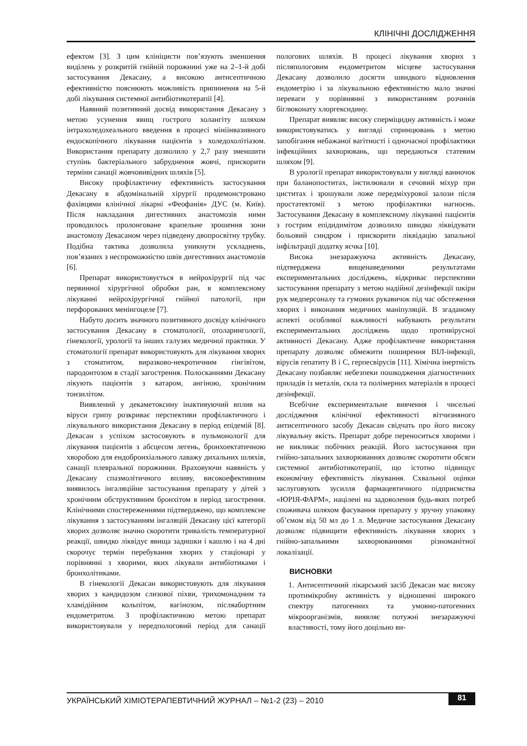КЛІНІЧНІ ДОСЛІДЖЕННЯ
ефектом [3]. З цим клініцисти пов’язують зменшення виділень у розкритій гнійній порожнині уже на 2–1-й добі застосування Декасану, а високою антисептичною ефективністю пояснюють можливість припинення на 5-й добі лікування системної антибіотикотерапії [4].
Наявний позитивний досвід використання Декасану з метою усунення явищ гострого холангіту шляхом інтрахоледохеального введення в процесі мініінвазивного ендоскопічного лікування пацієнтів з холедохолітіазом. Використання препарату дозволило у 2,7 разу зменшити ступінь бактеріального забруднення жовчі, прискорити терміни санації жовчовивідних шляхів [5].
Високу профілактичну ефективність застосування Декасану в абдомінальній хірургії продемонстровано фахівцями клінічної лікарні «Феофанія» ДУС (м. Київ). Після накладання дигестивних анастомозів ними проводилось пролонговане крапельне зрошення зони анастомозу Декасаном через підведену двопросвітну трубку. Подібна тактика дозволила уникнути ускладнень, пов’язаних з неспроможністю швів дигестивних анастомозів [6].
Препарат використовується в нейрохірургії під час первинної хірургічної обробки ран, в комплексному лікуванні нейрохірургічної гнійної патології, при перфорованих менінгоцеле [7].
Набуто досить значного позитивного досвіду клінічного застосування Декасану в стоматології, отоларингології, гінекології, урології та інших галузях медичної практики. У стоматології препарат використовують для лікування хворих з стоматитом, виразково-некротичним гінгівітом, пародонтозом в стадії загострення. Полосканнями Декасану лікують пацієнтів з катаром, ангіною, хронічним тонзилітом.
Виявлений у декаметоксину інактивуючий вплив на віруси грипу розкриває перспективи профілактичного і лікувального використання Декасану в період епідемій [8]. Декасан з успіхом застосовують в пульмонології для лікування пацієнтів з абсцесом легень, бронхоектатичною хворобою для ендобронхіального лаважу дихальних шляхів, санації плевральної порожнини. Враховуючи наявність у Декасану спазмолітичного впливу, високоефективним виявилось інгаляційне застосування препарату у дітей з хронічним обструктивним бронхітом в період загострення. Клінічними спостереженнями підтверджено, що комплексне лікування з застосуванням інгаляцій Декасану цієї категорії хворих дозволяє значно скоротити тривалість температурної реакції, швидко ліквідує явища задишки і кашлю і на 4 дні скорочує термін перебування хворих у стаціонарі у порівнянні з хворими, яких лікували антибіотиками і бронхолітиками.
В гінекології Декасан використовують для лікування хворих з кандидозом слизової піхви, трихомонадним та хламідійним кольпітом, вагінозом, післяабортним ендометритом. З профілактичною метою препарат використовували у передпологовий період для санації пологових шляхів. В процесі лікування хворих з післяпологовим ендометритом місцеве застосування Декасану дозволило досягти швидкого відновлення ендометрію і за лікувальною ефективністю мало значні переваги у порівнянні з використанням розчинів біглюконату хлоргексидину.
Препарат виявляє високу сперміцидну активність і може використовуватись у вигляді спринцювань з метою запобігання небажаної вагітності і одночасної профілактики інфекційних захворювань, що передаються статевим шляхом [9].
В урології препарат використовували у вигляді ванночок при баланопоститах, інстилювали в сечовий міхур при циститах і зрошували ложе передміхурової залози після простатектомії з метою профілактики нагноєнь. Застосування Декасану в комплексному лікуванні пацієнтів з гострим епідидимітом дозволило швидко ліквідувати больовий синдром і прискорити ліквідацію запальної інфільтрації додатку яєчка [10].
Висока знезаражуюча активність Декасану, підтверджена вищенаведеними результатами експериментальних досліджень, відкриває перспективи застосування препарату з метою надійної дезінфекції шкіри рук медперсоналу та гумових рукавичок під час обстеження хворих і виконання медичних маніпуляцій. В згаданому аспекті особливої важливості набувають результати експериментальних досліджень щодо противірусної активності Декасану. Адже профілактичне використання препарату дозволяє обмежити поширення ВІЛ-інфекції, вірусів гепатиту В і С, герпесвірусів [11]. Хімічна інертність Декасану позбавляє небезпеки пошкодження діагностичних приладів із металів, скла та полімерних матеріалів в процесі дезінфекції.
Всебічне експериментальне вивчення і чисельні дослідження клінічної ефективності вітчизняного антисептичного засобу Декасан свідчать про його високу лікувальну якість. Препарат добре переноситься хворими і не викликає побічних реакцій. Його застосування при гнійно-запальних захворюваннях дозволяє скоротити обсяги системної антибіотикотерапії, що істотно підвищує економічну ефективність лікування. Схвальної оцінки заслуговують зусилля фармацевтичного підприємства «ЮРІЯ-ФАРМ», націлені на задоволення будь-яких потреб споживача шляхом фасування препарату у зручну упаковку об’ємом від 50 мл до 1 л. Медичне застосування Декасану дозволяє підвищити ефективність лікування хворих з гнійно-запальними захворюваннями різноманітної локалізації.
ВИСНОВКИ
1. Антисептичний лікарський засіб Декасан має високу протимікробну активність у відношенні широкого спектру патогенних та умовно-патогенних мікроорганізмів, виявляє потужні знезаражуючі властивості, тому його доцільно ви-
УКРАЇНСЬКИЙ ХІМІОТЕРАПЕВТИЧНИЙ ЖУРНАЛ – №1-2 (23) – 2010 81